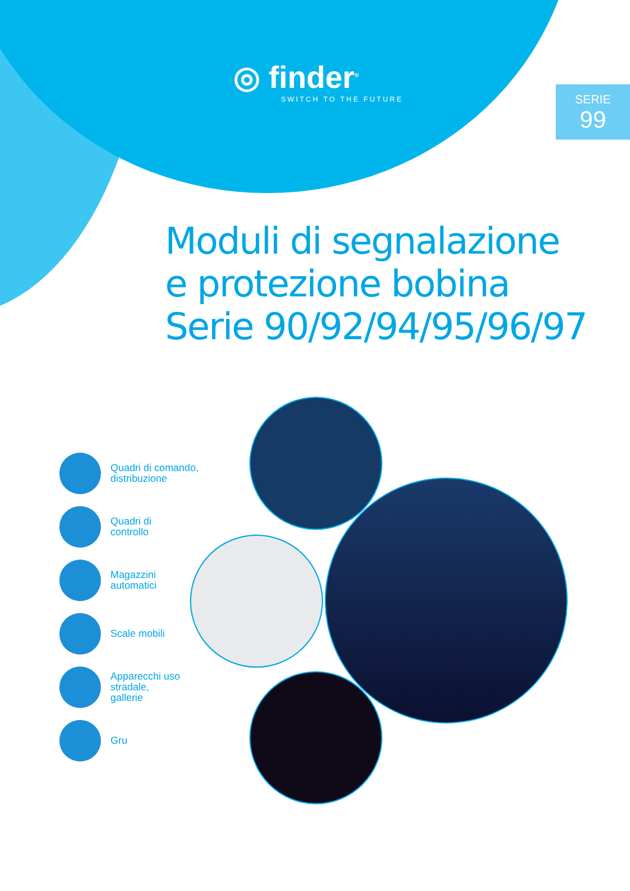◎ finder<sup>®</sup>
SWITCH TO THE FUTURE
SERIE
99
Moduli di segnalazione
e protezione bobina
Serie 90/92/94/95/96/97
Quadri di comando,
distribuzione
Quadri di
controllo
Magazzini
automatici
Scale mobili
Apparecchi uso
stradale,
gallerie
Gru